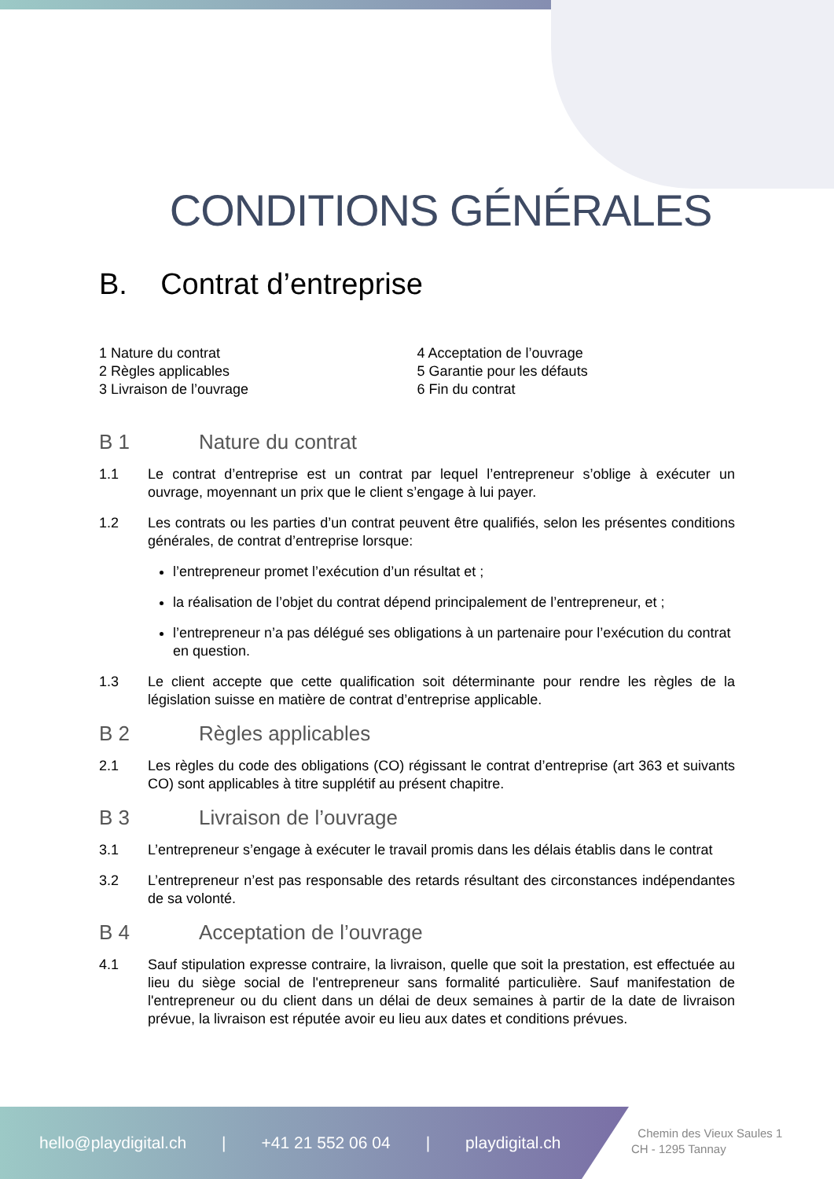CONDITIONS GÉNÉRALES
B. Contrat d’entreprise
1 Nature du contrat
2 Règles applicables
3 Livraison de l’ouvrage
4 Acceptation de l’ouvrage
5 Garantie pour les défauts
6 Fin du contrat
B 1 Nature du contrat
1.1 Le contrat d’entreprise est un contrat par lequel l’entrepreneur s’oblige à exécuter un ouvrage, moyennant un prix que le client s’engage à lui payer.
1.2 Les contrats ou les parties d’un contrat peuvent être qualifiés, selon les présentes conditions générales, de contrat d’entreprise lorsque:
l’entrepreneur promet l’exécution d’un résultat et ;
la réalisation de l’objet du contrat dépend principalement de l’entrepreneur, et ;
l’entrepreneur n’a pas délégué ses obligations à un partenaire pour l’exécution du contrat en question.
1.3 Le client accepte que cette qualification soit déterminante pour rendre les règles de la législation suisse en matière de contrat d’entreprise applicable.
B 2 Règles applicables
2.1 Les règles du code des obligations (CO) régissant le contrat d’entreprise (art 363 et suivants CO) sont applicables à titre supplétif au présent chapitre.
B 3 Livraison de l’ouvrage
3.1 L’entrepreneur s’engage à exécuter le travail promis dans les délais établis dans le contrat
3.2 L’entrepreneur n’est pas responsable des retards résultant des circonstances indépendantes de sa volonté.
B 4 Acceptation de l’ouvrage
4.1 Sauf stipulation expresse contraire, la livraison, quelle que soit la prestation, est effectuée au lieu du siège social de l'entrepreneur sans formalité particulière. Sauf manifestation de l'entrepreneur ou du client dans un délai de deux semaines à partir de la date de livraison prévue, la livraison est réputée avoir eu lieu aux dates et conditions prévues.
hello@playdigital.ch | +41 21 552 06 04 | playdigital.ch
Chemin des Vieux Saules 1
CH - 1295 Tannay